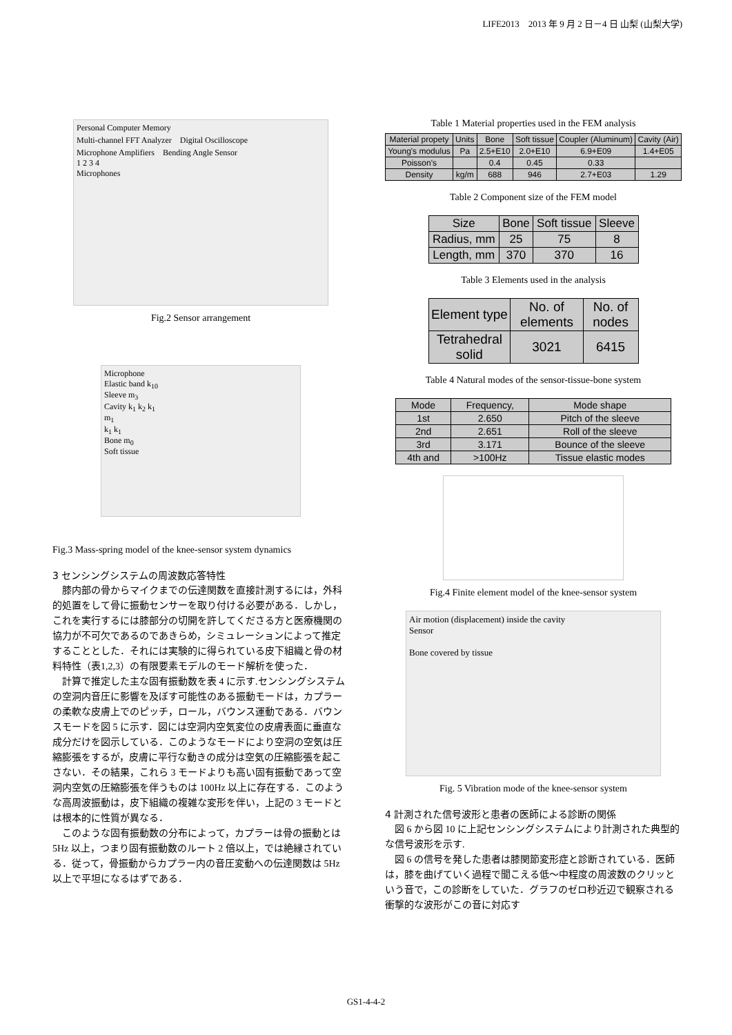LIFE2013　2013 年 9 月 2 日－4 日 山梨 (山梨大学)
Personal Computer Memory
Multi-channel FFT Analyzer　Digital Oscilloscope
Microphone Amplifiers　Bending Angle Sensor
1 2 3 4
Microphones
Fig.2 Sensor arrangement
Microphone
Elastic band k<sub>10</sub>
Sleeve m<sub>3</sub>
Cavity k<sub>1</sub> k<sub>2</sub> k<sub>1</sub>
m<sub>1</sub>
k<sub>1</sub> k<sub>1</sub>
Bone m<sub>0</sub>
Soft tissue
Fig.3 Mass-spring model of the knee-sensor system dynamics
3 センシングシステムの周波数応答特性
膝内部の骨からマイクまでの伝達関数を直接計測するには，外科的処置をして骨に振動センサーを取り付ける必要がある．しかし，これを実行するには膝部分の切開を許してくださる方と医療機関の協力が不可欠であるのであきらめ，シミュレーションによって推定することとした．それには実験的に得られている皮下組織と骨の材料特性（表1,2,3）の有限要素モデルのモード解析を使った．
計算で推定した主な固有振動数を表 4 に示す.センシングシステムの空洞内音圧に影響を及ぼす可能性のある振動モードは，カプラーの柔軟な皮膚上でのピッチ，ロール，バウンス運動である．バウンスモードを図 5 に示す．図には空洞内空気変位の皮膚表面に垂直な成分だけを図示している．このようなモードにより空洞の空気は圧縮膨張をするが，皮膚に平行な動きの成分は空気の圧縮膨張を起こさない．その結果，これら 3 モードよりも高い固有振動であって空洞内空気の圧縮膨張を伴うものは 100Hz 以上に存在する．このような高周波振動は，皮下組織の複雑な変形を伴い，上記の 3 モードとは根本的に性質が異なる．
このような固有振動数の分布によって，カプラーは骨の振動とは 5Hz 以上，つまり固有振動数のルート 2 倍以上，では絶縁されている．従って，骨振動からカプラー内の音圧変動への伝達関数は 5Hz 以上で平坦になるはずである．
Table 1 Material properties used in the FEM analysis
| Material propety | Units | Bone | Soft tissue | Coupler (Aluminum) | Cavity (Air) |
| --- | --- | --- | --- | --- | --- |
| Young's modulus | Pa | 2.5+E10 | 2.0+E10 | 6.9+E09 | 1.4+E05 |
| Poisson's | | 0.4 | 0.45 | 0.33 | |
| Density | kg/m | 688 | 946 | 2.7+E03 | 1.29 |
Table 2 Component size of the FEM model
| Size | Bone | Soft tissue | Sleeve |
| --- | --- | --- | --- |
| Radius, mm | 25 | 75 | 8 |
| Length, mm | 370 | 370 | 16 |
Table 3 Elements used in the analysis
| Element type | No. of elements | No. of nodes |
| --- | --- | --- |
| Tetrahedral solid | 3021 | 6415 |
Table 4 Natural modes of the sensor-tissue-bone system
| Mode | Frequency, | Mode shape |
| --- | --- | --- |
| 1st | 2.650 | Pitch of the sleeve |
| 2nd | 2.651 | Roll of the sleeve |
| 3rd | 3.171 | Bounce of the sleeve |
| 4th and | >100Hz | Tissue elastic modes |
Fig.4 Finite element model of the knee-sensor system
Air motion (displacement) inside the cavity
Sensor
Bone covered by tissue
Fig. 5 Vibration mode of the knee-sensor system
4 計測された信号波形と患者の医師による診断の関係
図 6 から図 10 に上記センシングシステムにより計測された典型的な信号波形を示す.
図 6 の信号を発した患者は膝関節変形症と診断されている．医師は，膝を曲げていく過程で聞こえる低～中程度の周波数のクリッという音で，この診断をしていた．グラフのゼロ秒近辺で観察される衝撃的な波形がこの音に対応す
GS1-4-4-2